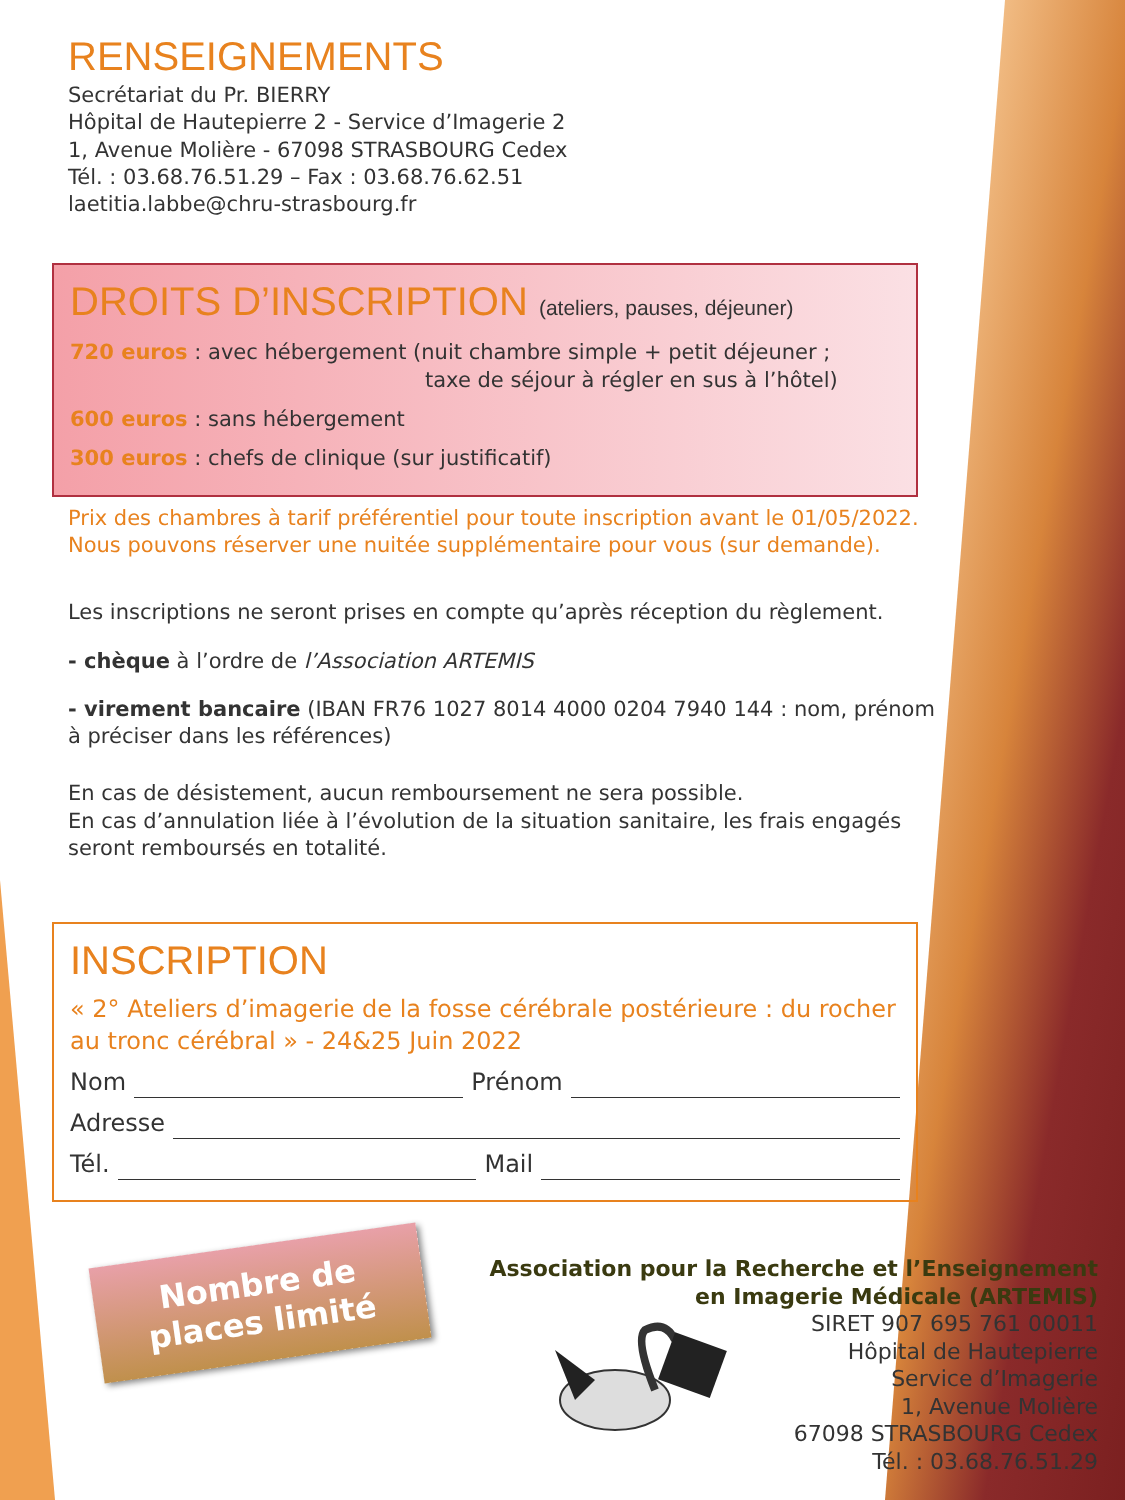RENSEIGNEMENTS
Secrétariat du Pr. BIERRY
Hôpital de Hautepierre 2 - Service d’Imagerie 2
1, Avenue Molière - 67098 STRASBOURG Cedex
Tél. : 03.68.76.51.29 – Fax : 03.68.76.62.51
laetitia.labbe@chru-strasbourg.fr
DROITS D’INSCRIPTION (ateliers, pauses, déjeuner)
720 euros : avec hébergement (nuit chambre simple + petit déjeuner ;
taxe de séjour à régler en sus à l’hôtel)
600 euros : sans hébergement
300 euros : chefs de clinique (sur justificatif)
Prix des chambres à tarif préférentiel pour toute inscription avant le 01/05/2022.
Nous pouvons réserver une nuitée supplémentaire pour vous (sur demande).
Les inscriptions ne seront prises en compte qu’après réception du règlement.
- chèque à l’ordre de l’Association ARTEMIS
- virement bancaire (IBAN FR76 1027 8014 4000 0204 7940 144 : nom, prénom à préciser dans les références)
En cas de désistement, aucun remboursement ne sera possible.
En cas d’annulation liée à l’évolution de la situation sanitaire, les frais engagés seront remboursés en totalité.
INSCRIPTION
« 2° Ateliers d’imagerie de la fosse cérébrale postérieure : du rocher au tronc cérébral » - 24&25 Juin 2022
Nom Prénom
Adresse
Tél. Mail
Nombre de places limité
Association pour la Recherche et l’Enseignement
en Imagerie Médicale (ARTEMIS)
SIRET 907 695 761 00011
Hôpital de Hautepierre
Service d’Imagerie
1, Avenue Molière
67098 STRASBOURG Cedex
Tél. : 03.68.76.51.29